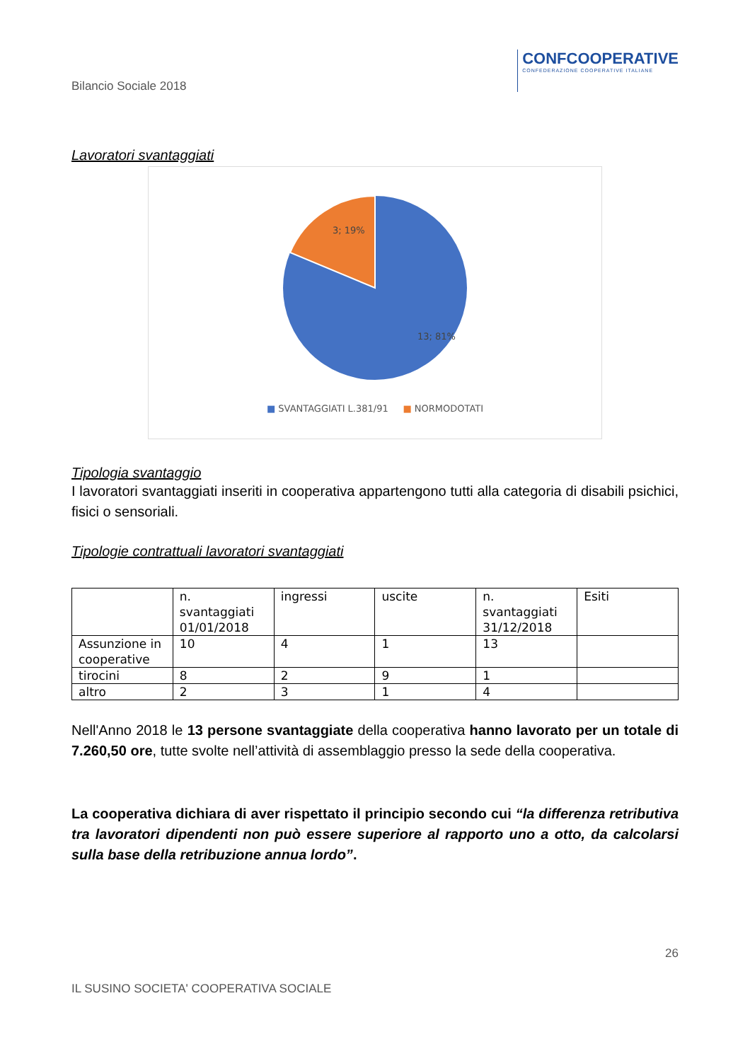Bilancio Sociale 2018
CONFCOOPERATIVE
CONFEDERAZIONE COOPERATIVE ITALIANE
Lavoratori svantaggiati
3; 19%
13; 81%
■ SVANTAGGIATI L.381/91 ■ NORMODOTATI
Tipologia svantaggio
I lavoratori svantaggiati inseriti in cooperativa appartengono tutti alla categoria di disabili psichici, fisici o sensoriali.
Tipologie contrattuali lavoratori svantaggiati
| | n. svantaggiati 01/01/2018 | ingressi | uscite | n. svantaggiati 31/12/2018 | Esiti |
| Assunzione in cooperative | 10 | 4 | 1 | 13 | |
| tirocini | 8 | 2 | 9 | 1 | |
| altro | 2 | 3 | 1 | 4 | |
Nell'Anno 2018 le 13 persone svantaggiate della cooperativa hanno lavorato per un totale di 7.260,50 ore, tutte svolte nell’attività di assemblaggio presso la sede della cooperativa.
La cooperativa dichiara di aver rispettato il principio secondo cui “la differenza retributiva tra lavoratori dipendenti non può essere superiore al rapporto uno a otto, da calcolarsi sulla base della retribuzione annua lordo”.
26
IL SUSINO SOCIETA' COOPERATIVA SOCIALE